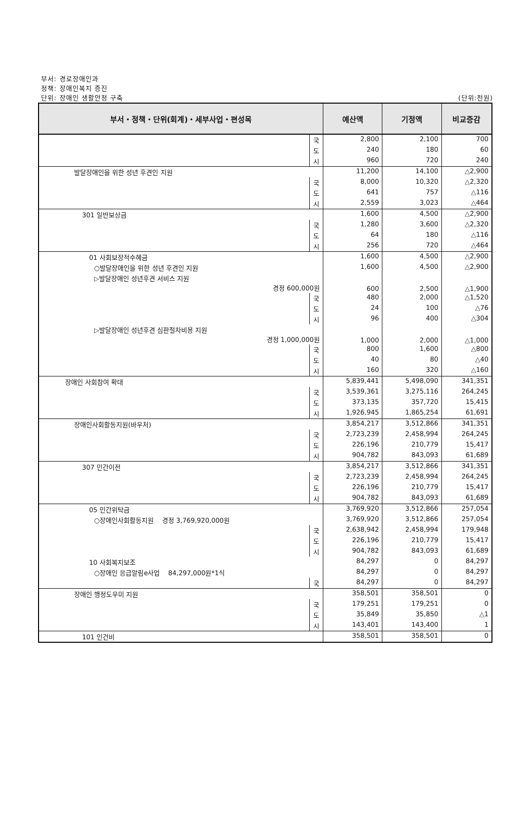부서: 경로장애인과
정책: 장애인복지 증진
단위: 장애인 생활안정 구축
(단위:천원)
| 부서・정책・단위(회계)・세부사업・편성목 | | 예산액 | 기정액 | 비교증감 |
| --- | --- | --- | --- | --- |
| | 국 | 2,800 | 2,100 | 700 |
| | 도 | 240 | 180 | 60 |
| | 시 | 960 | 720 | 240 |
| 발달장애인을 위한 성년 후견인 지원 | | 11,200 | 14,100 | △2,900 |
| | 국 | 8,000 | 10,320 | △2,320 |
| | 도 | 641 | 757 | △116 |
| | 시 | 2,559 | 3,023 | △464 |
| 301 일반보상금 | | 1,600 | 4,500 | △2,900 |
| | 국 | 1,280 | 3,600 | △2,320 |
| | 도 | 64 | 180 | △116 |
| | 시 | 256 | 720 | △464 |
| 01 사회보장적수혜금 | | 1,600 | 4,500 | △2,900 |
| ○발달장애인을 위한 성년 후견인 지원 | | 1,600 | 4,500 | △2,900 |
| ▷발달장애인 성년후견 서비스 지원 경정 600,000원 | | 600 | 2,500 | △1,900 |
| | 국 | 480 | 2,000 | △1,520 |
| | 도 | 24 | 100 | △76 |
| | 시 | 96 | 400 | △304 |
| ▷발달장애인 성년후견 심판절차비용 지원 경정 1,000,000원 | | 1,000 | 2,000 | △1,000 |
| | 국 | 800 | 1,600 | △800 |
| | 도 | 40 | 80 | △40 |
| | 시 | 160 | 320 | △160 |
| 장애인 사회참여 확대 | | 5,839,441 | 5,498,090 | 341,351 |
| | 국 | 3,539,361 | 3,275,116 | 264,245 |
| | 도 | 373,135 | 357,720 | 15,415 |
| | 시 | 1,926,945 | 1,865,254 | 61,691 |
| 장애인사회활동지원(바우처) | | 3,854,217 | 3,512,866 | 341,351 |
| | 국 | 2,723,239 | 2,458,994 | 264,245 |
| | 도 | 226,196 | 210,779 | 15,417 |
| | 시 | 904,782 | 843,093 | 61,689 |
| 307 민간이전 | | 3,854,217 | 3,512,866 | 341,351 |
| | 국 | 2,723,239 | 2,458,994 | 264,245 |
| | 도 | 226,196 | 210,779 | 15,417 |
| | 시 | 904,782 | 843,093 | 61,689 |
| 05 민간위탁금 | | 3,769,920 | 3,512,866 | 257,054 |
| ○장애인사회활동지원 경정 3,769,920,000원 | | 3,769,920 | 3,512,866 | 257,054 |
| | 국 | 2,638,942 | 2,458,994 | 179,948 |
| | 도 | 226,196 | 210,779 | 15,417 |
| | 시 | 904,782 | 843,093 | 61,689 |
| 10 사회복지보조 | | 84,297 | 0 | 84,297 |
| ○장애인 응급알림e사업 84,297,000원*1식 | | 84,297 | 0 | 84,297 |
| | 국 | 84,297 | 0 | 84,297 |
| 장애인 행정도우미 지원 | | 358,501 | 358,501 | 0 |
| | 국 | 179,251 | 179,251 | 0 |
| | 도 | 35,849 | 35,850 | △1 |
| | 시 | 143,401 | 143,400 | 1 |
| 101 인건비 | | 358,501 | 358,501 | 0 |